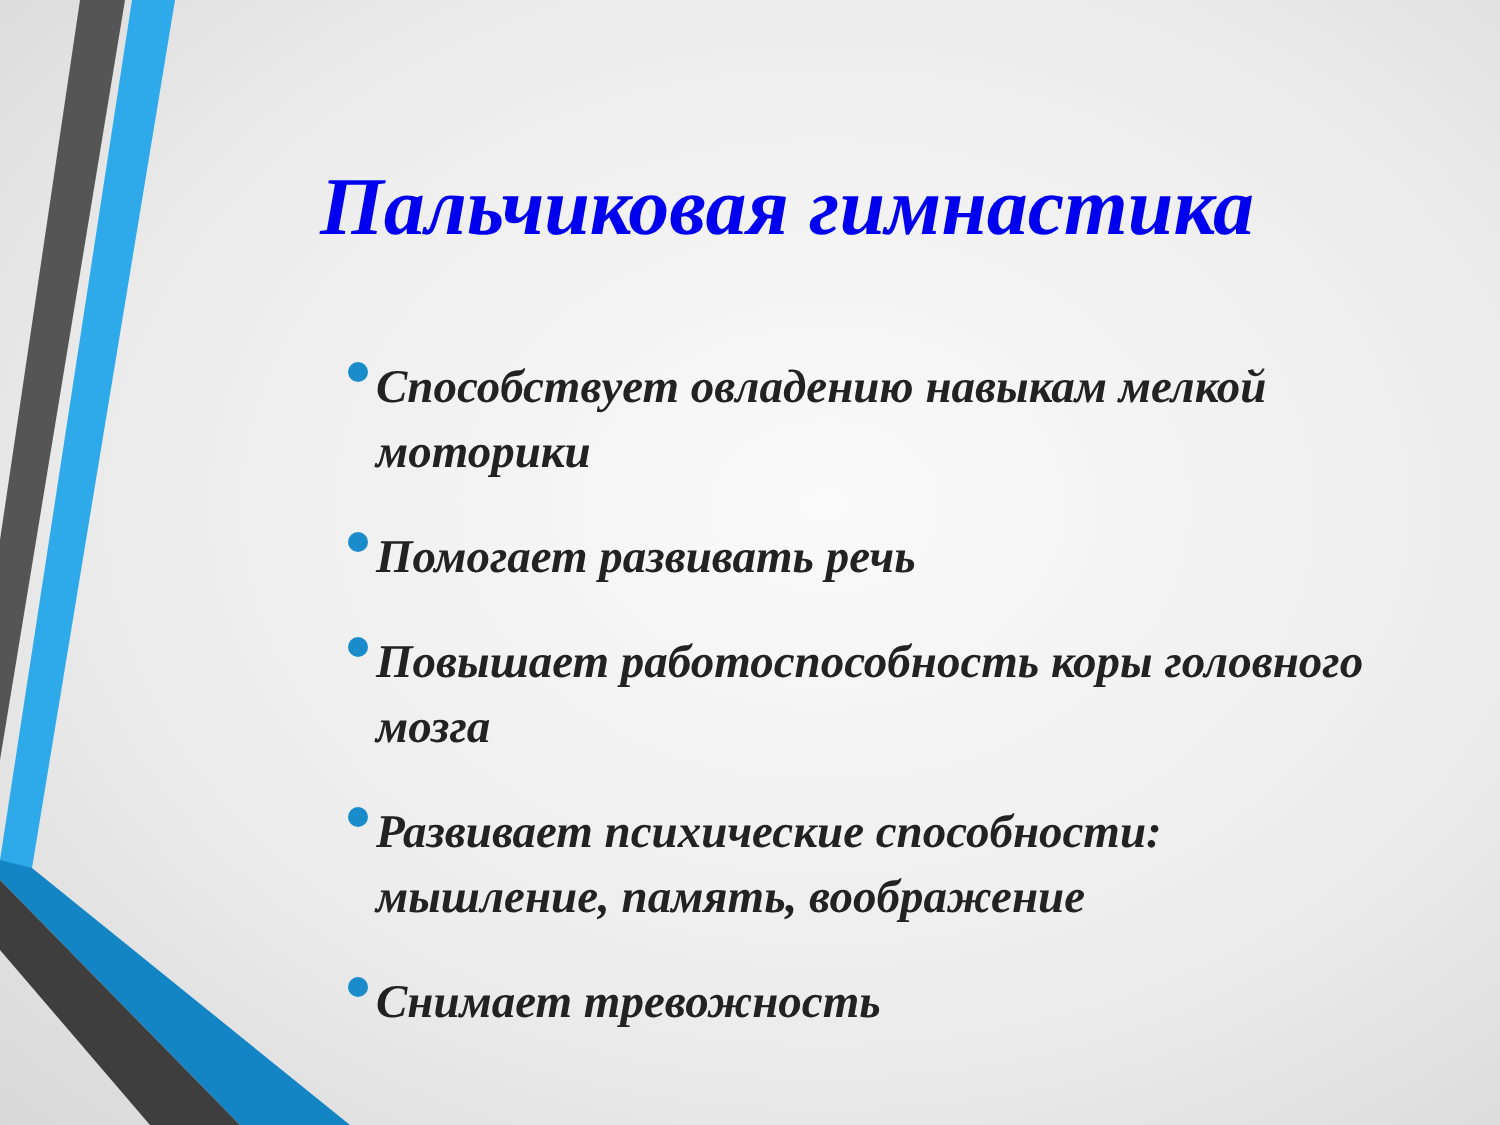Пальчиковая гимнастика
Способствует овладению навыкам мелкой моторики
Помогает развивать речь
Повышает работоспособность коры головного мозга
Развивает психические способности: мышление, память, воображение
Снимает тревожность